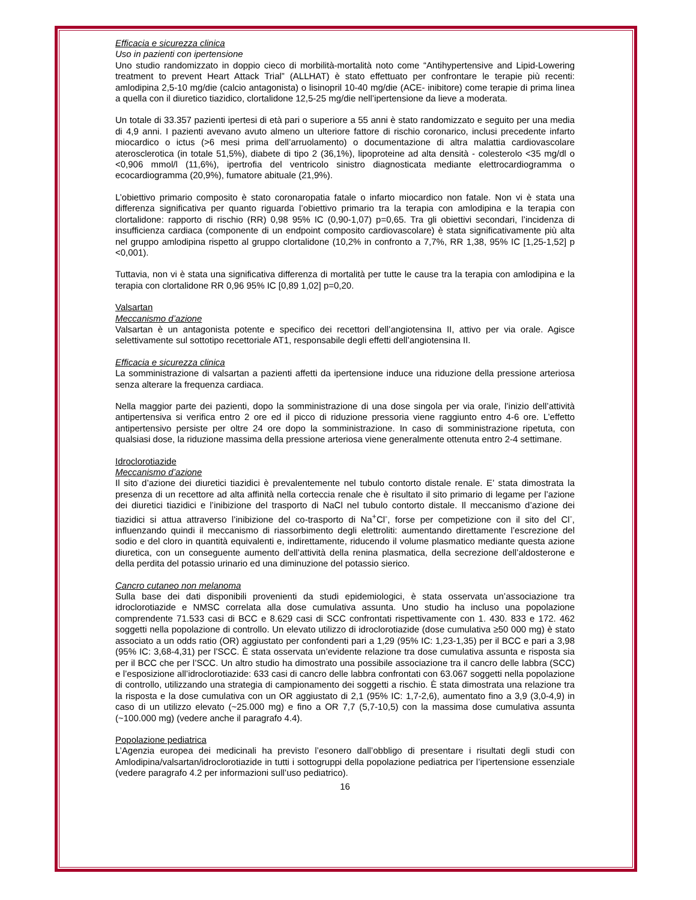Efficacia e sicurezza clinica
Uso in pazienti con ipertensione
Uno studio randomizzato in doppio cieco di morbilità-mortalità noto come “Antihypertensive and Lipid-Lowering treatment to prevent Heart Attack Trial” (ALLHAT) è stato effettuato per confrontare le terapie più recenti: amlodipina 2,5-10 mg/die (calcio antagonista) o lisinopril 10-40 mg/die (ACE- inibitore) come terapie di prima linea a quella con il diuretico tiazidico, clortalidone 12,5-25 mg/die nell’ipertensione da lieve a moderata.
Un totale di 33.357 pazienti ipertesi di età pari o superiore a 55 anni è stato randomizzato e seguito per una media di 4,9 anni. I pazienti avevano avuto almeno un ulteriore fattore di rischio coronarico, inclusi precedente infarto miocardico o ictus (>6 mesi prima dell’arruolamento) o documentazione di altra malattia cardiovascolare aterosclerotica (in totale 51,5%), diabete di tipo 2 (36,1%), lipoproteine ad alta densità - colesterolo <35 mg/dl o <0,906 mmol/l (11,6%), ipertrofia del ventricolo sinistro diagnosticata mediante elettrocardiogramma o ecocardiogramma (20,9%), fumatore abituale (21,9%).
L’obiettivo primario composito è stato coronaropatia fatale o infarto miocardico non fatale. Non vi è stata una differenza significativa per quanto riguarda l’obiettivo primario tra la terapia con amlodipina e la terapia con clortalidone: rapporto di rischio (RR) 0,98 95% IC (0,90-1,07) p=0,65. Tra gli obiettivi secondari, l’incidenza di insufficienza cardiaca (componente di un endpoint composito cardiovascolare) è stata significativamente più alta nel gruppo amlodipina rispetto al gruppo clortalidone (10,2% in confronto a 7,7%, RR 1,38, 95% IC [1,25-1,52] p <0,001).
Tuttavia, non vi è stata una significativa differenza di mortalità per tutte le cause tra la terapia con amlodipina e la terapia con clortalidone RR 0,96 95% IC [0,89 1,02] p=0,20.
Valsartan
Meccanismo d’azione
Valsartan è un antagonista potente e specifico dei recettori dell’angiotensina II, attivo per via orale. Agisce selettivamente sul sottotipo recettoriale AT1, responsabile degli effetti dell’angiotensina II.
Efficacia e sicurezza clinica
La somministrazione di valsartan a pazienti affetti da ipertensione induce una riduzione della pressione arteriosa senza alterare la frequenza cardiaca.
Nella maggior parte dei pazienti, dopo la somministrazione di una dose singola per via orale, l’inizio dell’attività antipertensiva si verifica entro 2 ore ed il picco di riduzione pressoria viene raggiunto entro 4-6 ore. L’effetto antipertensivo persiste per oltre 24 ore dopo la somministrazione. In caso di somministrazione ripetuta, con qualsiasi dose, la riduzione massima della pressione arteriosa viene generalmente ottenuta entro 2-4 settimane.
Idroclorotiazide
Meccanismo d’azione
Il sito d’azione dei diuretici tiazidici è prevalentemente nel tubulo contorto distale renale. E’ stata dimostrata la presenza di un recettore ad alta affinità nella corteccia renale che è risultato il sito primario di legame per l’azione dei diuretici tiazidici e l’inibizione del trasporto di NaCl nel tubulo contorto distale. Il meccanismo d’azione dei tiazidici si attua attraverso l’inibizione del co-trasporto di Na<sup>+</sup>Cl<sup>-</sup>, forse per competizione con il sito del Cl<sup>-</sup>, influenzando quindi il meccanismo di riassorbimento degli elettroliti: aumentando direttamente l’escrezione del sodio e del cloro in quantità equivalenti e, indirettamente, riducendo il volume plasmatico mediante questa azione diuretica, con un conseguente aumento dell’attività della renina plasmatica, della secrezione dell’aldosterone e della perdita del potassio urinario ed una diminuzione del potassio sierico.
Cancro cutaneo non melanoma
Sulla base dei dati disponibili provenienti da studi epidemiologici, è stata osservata un’associazione tra idroclorotiazide e NMSC correlata alla dose cumulativa assunta. Uno studio ha incluso una popolazione comprendente 71.533 casi di BCC e 8.629 casi di SCC confrontati rispettivamente con 1. 430. 833 e 172. 462 soggetti nella popolazione di controllo. Un elevato utilizzo di idroclorotiazide (dose cumulativa ≥50 000 mg) è stato associato a un odds ratio (OR) aggiustato per confondenti pari a 1,29 (95% IC: 1,23-1,35) per il BCC e pari a 3,98 (95% IC: 3,68-4,31) per l’SCC. È stata osservata un’evidente relazione tra dose cumulativa assunta e risposta sia per il BCC che per l’SCC. Un altro studio ha dimostrato una possibile associazione tra il cancro delle labbra (SCC) e l’esposizione all’idroclorotiazide: 633 casi di cancro delle labbra confrontati con 63.067 soggetti nella popolazione di controllo, utilizzando una strategia di campionamento dei soggetti a rischio. È stata dimostrata una relazione tra la risposta e la dose cumulativa con un OR aggiustato di 2,1 (95% IC: 1,7-2,6), aumentato fino a 3,9 (3,0-4,9) in caso di un utilizzo elevato (~25.000 mg) e fino a OR 7,7 (5,7-10,5) con la massima dose cumulativa assunta (~100.000 mg) (vedere anche il paragrafo 4.4).
Popolazione pediatrica
L’Agenzia europea dei medicinali ha previsto l’esonero dall’obbligo di presentare i risultati degli studi con Amlodipina/valsartan/idroclorotiazide in tutti i sottogruppi della popolazione pediatrica per l’ipertensione essenziale (vedere paragrafo 4.2 per informazioni sull’uso pediatrico).
16